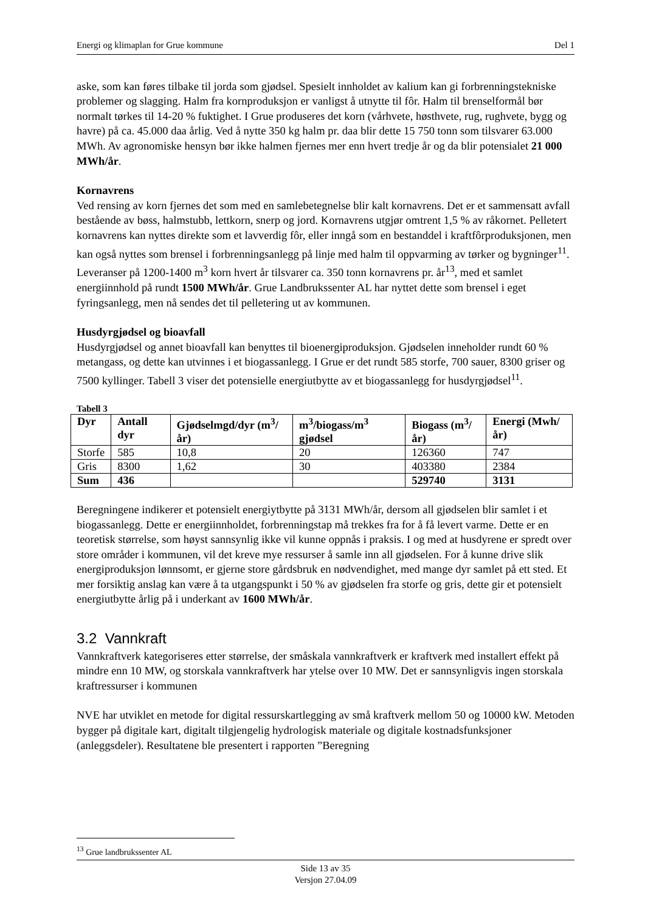Energi og klimaplan for Grue kommune Del 1
aske, som kan føres tilbake til jorda som gjødsel. Spesielt innholdet av kalium kan gi forbrenningstekniske problemer og slagging. Halm fra kornproduksjon er vanligst å utnytte til fôr. Halm til brenselformål bør normalt tørkes til 14-20 % fuktighet. I Grue produseres det korn (vårhvete, høsthvete, rug, rughvete, bygg og havre) på ca. 45.000 daa årlig. Ved å nytte 350 kg halm pr. daa blir dette 15 750 tonn som tilsvarer 63.000 MWh. Av agronomiske hensyn bør ikke halmen fjernes mer enn hvert tredje år og da blir potensialet 21 000 MWh/år.
Kornavrens
Ved rensing av korn fjernes det som med en samlebetegnelse blir kalt kornavrens. Det er et sammensatt avfall bestående av bøss, halmstubb, lettkorn, snerp og jord. Kornavrens utgjør omtrent 1,5 % av råkornet. Pelletert kornavrens kan nyttes direkte som et lavverdig fôr, eller inngå som en bestanddel i kraftfôrproduksjonen, men kan også nyttes som brensel i forbrenningsanlegg på linje med halm til oppvarming av tørker og bygninger<sup>11</sup>. Leveranser på 1200-1400 m<sup>3</sup> korn hvert år tilsvarer ca. 350 tonn kornavrens pr. år<sup>13</sup>, med et samlet energiinnhold på rundt 1500 MWh/år. Grue Landbrukssenter AL har nyttet dette som brensel i eget fyringsanlegg, men nå sendes det til pelletering ut av kommunen.
Husdyrgjødsel og bioavfall
Husdyrgjødsel og annet bioavfall kan benyttes til bioenergiproduksjon. Gjødselen inneholder rundt 60 % metangass, og dette kan utvinnes i et biogassanlegg. I Grue er det rundt 585 storfe, 700 sauer, 8300 griser og 7500 kyllinger. Tabell 3 viser det potensielle energiutbytte av et biogassanlegg for husdyrgjødsel<sup>11</sup>.
Tabell 3
| Dyr | Antall dyr | Gjødselmgd/dyr (m<sup>3</sup>/år) | m<sup>3</sup>/biogass/m<sup>3</sup> gjødsel | Biogass (m<sup>3</sup>/år) | Energi (Mwh/år) |
| --- | --- | --- | --- | --- | --- |
| Storfe | 585 | 10,8 | 20 | 126360 | 747 |
| Gris | 8300 | 1,62 | 30 | 403380 | 2384 |
| Sum | 436 | | | 529740 | 3131 |
Beregningene indikerer et potensielt energiytbytte på 3131 MWh/år, dersom all gjødselen blir samlet i et biogassanlegg. Dette er energiinnholdet, forbrenningstap må trekkes fra for å få levert varme. Dette er en teoretisk størrelse, som høyst sannsynlig ikke vil kunne oppnås i praksis. I og med at husdyrene er spredt over store områder i kommunen, vil det kreve mye ressurser å samle inn all gjødselen. For å kunne drive slik energiproduksjon lønnsomt, er gjerne store gårdsbruk en nødvendighet, med mange dyr samlet på ett sted. Et mer forsiktig anslag kan være å ta utgangspunkt i 50 % av gjødselen fra storfe og gris, dette gir et potensielt energiutbytte årlig på i underkant av 1600 MWh/år.
3.2 Vannkraft
Vannkraftverk kategoriseres etter størrelse, der småskala vannkraftverk er kraftverk med installert effekt på mindre enn 10 MW, og storskala vannkraftverk har ytelse over 10 MW. Det er sannsynligvis ingen storskala kraftressurser i kommunen
NVE har utviklet en metode for digital ressurskartlegging av små kraftverk mellom 50 og 10000 kW. Metoden bygger på digitale kart, digitalt tilgjengelig hydrologisk materiale og digitale kostnadsfunksjoner (anleggsdeler). Resultatene ble presentert i rapporten ”Beregning
<sup>13</sup> Grue landbrukssenter AL
Side 13 av 35
Versjon 27.04.09